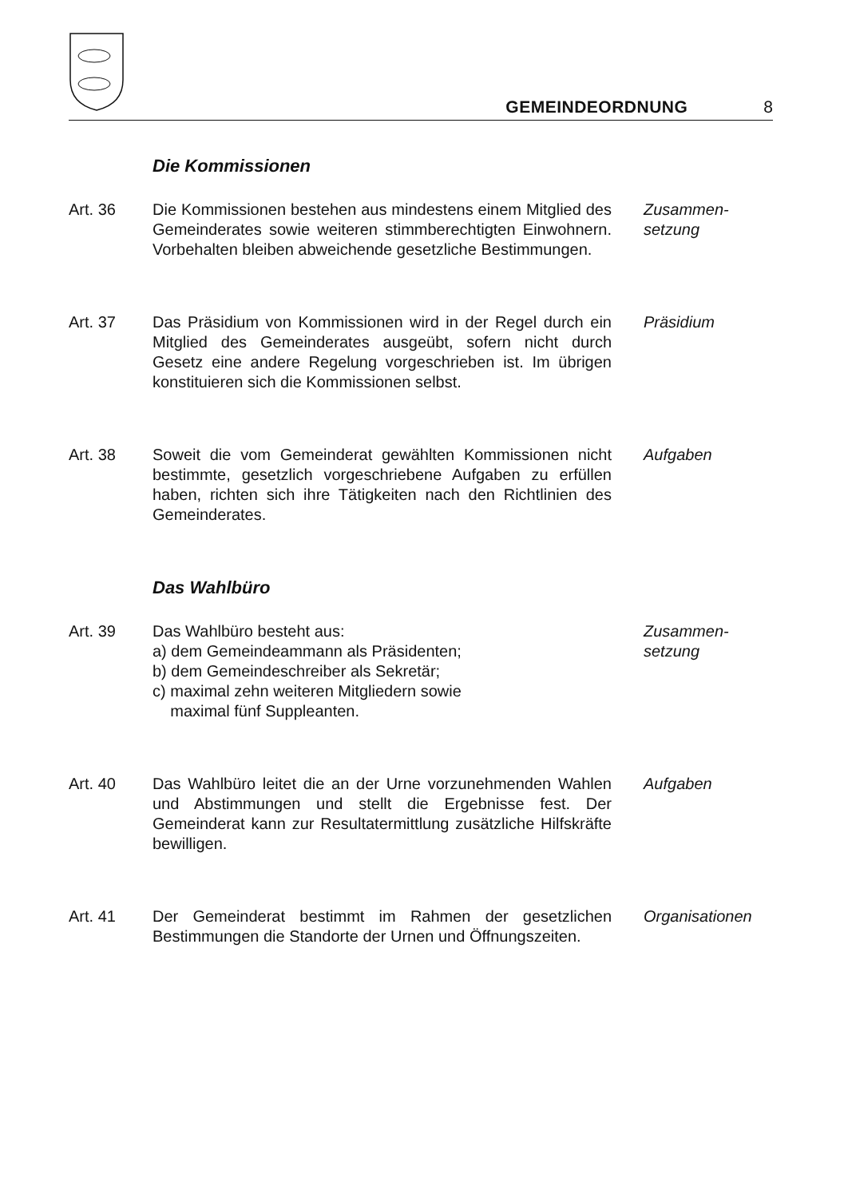GEMEINDEORDNUNG 8
Die Kommissionen
Art. 36 Die Kommissionen bestehen aus mindestens einem Mitglied des Gemeinderates sowie weiteren stimm­berechtigten Einwohnern. Vorbehalten bleiben ab­weichende gesetzliche Bestimmungen.
Zusammen-
setzung
Art. 37 Das Präsidium von Kommissionen wird in der Regel durch ein Mitglied des Gemeinderates ausgeübt, sofern nicht durch Gesetz eine andere Regelung vor­geschrieben ist. Im übrigen konstituieren sich die Kom­missionen selbst.
Präsidium
Art. 38 Soweit die vom Gemeinderat gewählten Kommissionen nicht bestimmte, gesetzlich vorgeschriebene Aufgaben zu erfüllen haben, richten sich ihre Tätigkeiten nach den Richtlinien des Gemeinderates.
Aufgaben
Das Wahlbüro
Art. 39 Das Wahlbüro besteht aus:
a) dem Gemeindeammann als Präsidenten;
b) dem Gemeindeschreiber als Sekretär;
c) maximal zehn weiteren Mitgliedern sowie
maximal fünf Suppleanten.
Zusammen-
setzung
Art. 40 Das Wahlbüro leitet die an der Urne vorzunehmenden Wahlen und Abstimmungen und stellt die Ergebnisse fest. Der Gemeinderat kann zur Resultatermittlung zu­sätzliche Hilfskräfte bewilligen.
Aufgaben
Art. 41 Der Gemeinderat bestimmt im Rahmen der gesetzlichen Bestimmungen die Standorte der Urnen und Öffnungs­zeiten.
Organisationen